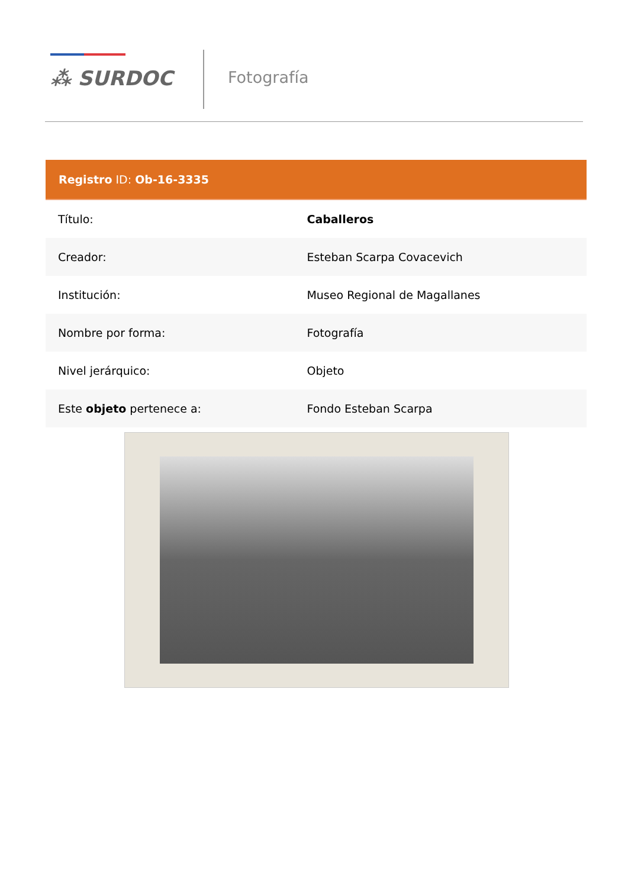⁂ SURDOC Fotografía
| Registro ID: Ob-16-3335 | |
| --- | --- |
| Título: | Caballeros |
| Creador: | Esteban Scarpa Covacevich |
| Institución: | Museo Regional de Magallanes |
| Nombre por forma: | Fotografía |
| Nivel jerárquico: | Objeto |
| Este objeto pertenece a: | Fondo Esteban Scarpa |